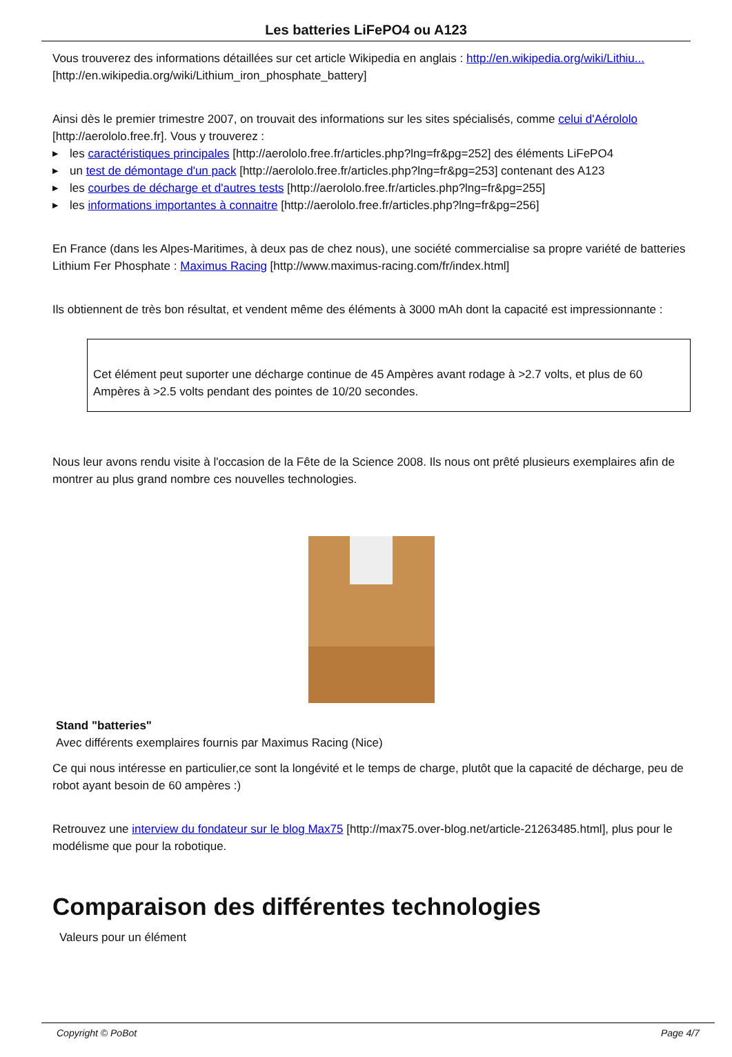Les batteries LiFePO4 ou A123
Vous trouverez des informations détaillées sur cet article Wikipedia en anglais : http://en.wikipedia.org/wiki/Lithiu... [http://en.wikipedia.org/wiki/Lithium_iron_phosphate_battery]
Ainsi dès le premier trimestre 2007, on trouvait des informations sur les sites spécialisés, comme celui d'Aérololo [http://aerololo.free.fr]. Vous y trouverez :
▶ les caractéristiques principales [http://aerololo.free.fr/articles.php?lng=fr&pg=252] des éléments LiFePO4
▶ un test de démontage d'un pack [http://aerololo.free.fr/articles.php?lng=fr&pg=253] contenant des A123
▶ les courbes de décharge et d'autres tests [http://aerololo.free.fr/articles.php?lng=fr&pg=255]
▶ les informations importantes à connaitre [http://aerololo.free.fr/articles.php?lng=fr&pg=256]
En France (dans les Alpes-Maritimes, à deux pas de chez nous), une société commercialise sa propre variété de batteries Lithium Fer Phosphate : Maximus Racing [http://www.maximus-racing.com/fr/index.html]
Ils obtiennent de très bon résultat, et vendent même des éléments à 3000 mAh dont la capacité est impressionnante :
Cet élément peut suporter une décharge continue de 45 Ampères avant rodage à >2.7 volts, et plus de 60 Ampères à >2.5 volts pendant des pointes de 10/20 secondes.
Nous leur avons rendu visite à l'occasion de la Fête de la Science 2008. Ils nous ont prêté plusieurs exemplaires afin de montrer au plus grand nombre ces nouvelles technologies.
Stand "batteries"
Avec différents exemplaires fournis par Maximus Racing (Nice)
Ce qui nous intéresse en particulier,ce sont la longévité et le temps de charge, plutôt que la capacité de décharge, peu de robot ayant besoin de 60 ampères :)
Retrouvez une interview du fondateur sur le blog Max75 [http://max75.over-blog.net/article-21263485.html], plus pour le modélisme que pour la robotique.
Comparaison des différentes technologies
Valeurs pour un élément
Copyright © PoBot Page 4/7